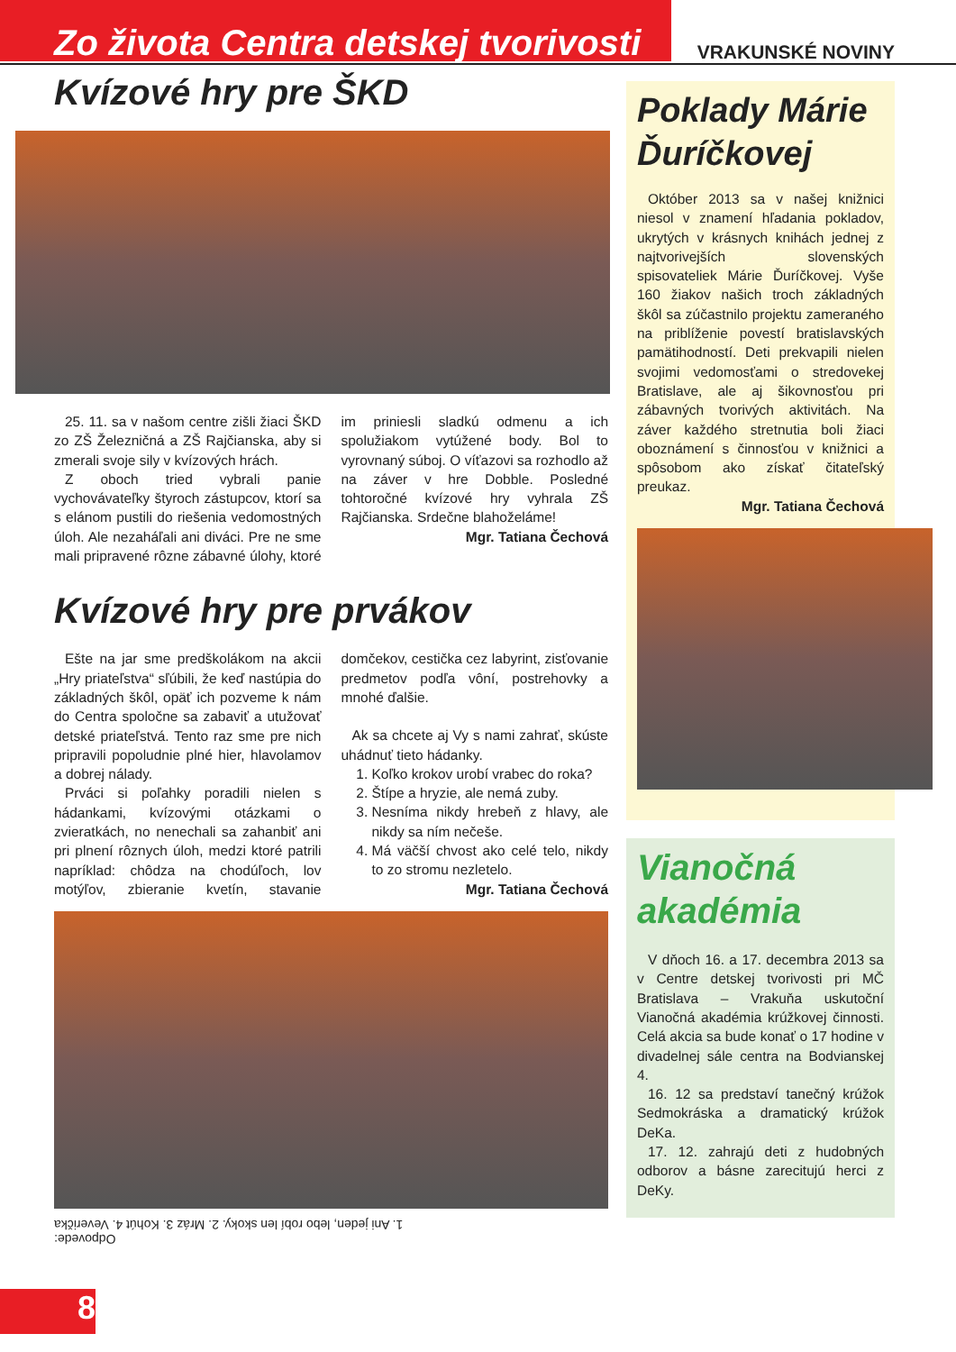Zo života Centra detskej tvorivosti
VRAKUNSKÉ NOVINY
Kvízové hry pre ŠKD
25. 11. sa v našom centre zišli žiaci ŠKD zo ZŠ Železničná a ZŠ Rajčianska, aby si zmerali svoje sily v kvízových hrách.
Z oboch tried vybrali panie vychovávateľky štyroch zástupcov, ktorí sa s elánom pustili do riešenia vedomostných úloh. Ale nezaháľali ani diváci. Pre ne sme mali pripravené rôzne zábavné úlohy, ktoré im priniesli sladkú odmenu a ich spolužiakom vytúžené body. Bol to vyrovnaný súboj. O víťazovi sa rozhodlo až na záver v hre Dobble. Posledné tohtoročné kvízové hry vyhrala ZŠ Rajčianska. Srdečne blahoželáme!
Mgr. Tatiana Čechová
Kvízové hry pre prvákov
Ešte na jar sme predškolákom na akcii „Hry priateľstva“ sľúbili, že keď nastúpia do základných škôl, opäť ich pozveme k nám do Centra spoločne sa zabaviť a utužovať detské priateľstvá. Tento raz sme pre nich pripravili popoludnie plné hier, hlavolamov a dobrej nálady.
Prváci si poľahky poradili nielen s hádankami, kvízovými otázkami o zvieratkách, no nenechali sa zahanbiť ani pri plnení rôznych úloh, medzi ktoré patrili napríklad: chôdza na chodúľoch, lov motýľov, zbieranie kvetín, stavanie domčekov, cestička cez labyrint, zisťovanie predmetov podľa vôní, postrehovky a mnohé ďalšie.
Ak sa chcete aj Vy s nami zahrať, skúste uhádnuť tieto hádanky.
1. Koľko krokov urobí vrabec do roka?
2. Štípe a hryzie, ale nemá zuby.
3. Nesníma nikdy hrebeň z hlavy, ale nikdy sa ním nečeše.
4. Má väčší chvost ako celé telo, nikdy to zo stromu nezletelo.
Mgr. Tatiana Čechová
Odpovede:
1. Ani jeden, lebo robí len skoky. 2. Mráz 3. Kohút 4. Veverička
Poklady Márie Ďuríčkovej
Október 2013 sa v našej knižnici niesol v znamení hľadania pokladov, ukrytých v krásnych knihách jednej z najtvorivejších slovenských spisovateliek Márie Ďuríčkovej. Vyše 160 žiakov našich troch základných škôl sa zúčastnilo projektu zameraného na priblíženie povestí bratislavských pamätihodností. Deti prekvapili nielen svojimi vedomosťami o stredovekej Bratislave, ale aj šikovnosťou pri zábavných tvorivých aktivitách. Na záver každého stretnutia boli žiaci oboznámení s činnosťou v knižnici a spôsobom ako získať čitateľský preukaz.
Mgr. Tatiana Čechová
Vianočná akadémia
V dňoch 16. a 17. decembra 2013 sa v Centre detskej tvorivosti pri MČ Bratislava – Vrakuňa uskutoční Vianočná akadémia krúžkovej činnosti. Celá akcia sa bude konať o 17 hodine v divadelnej sále centra na Bodvianskej 4.
16. 12 sa predstaví tanečný krúžok Sedmokráska a dramatický krúžok DeKa.
17. 12. zahrajú deti z hudobných odborov a básne zarecitujú herci z DeKy.
8